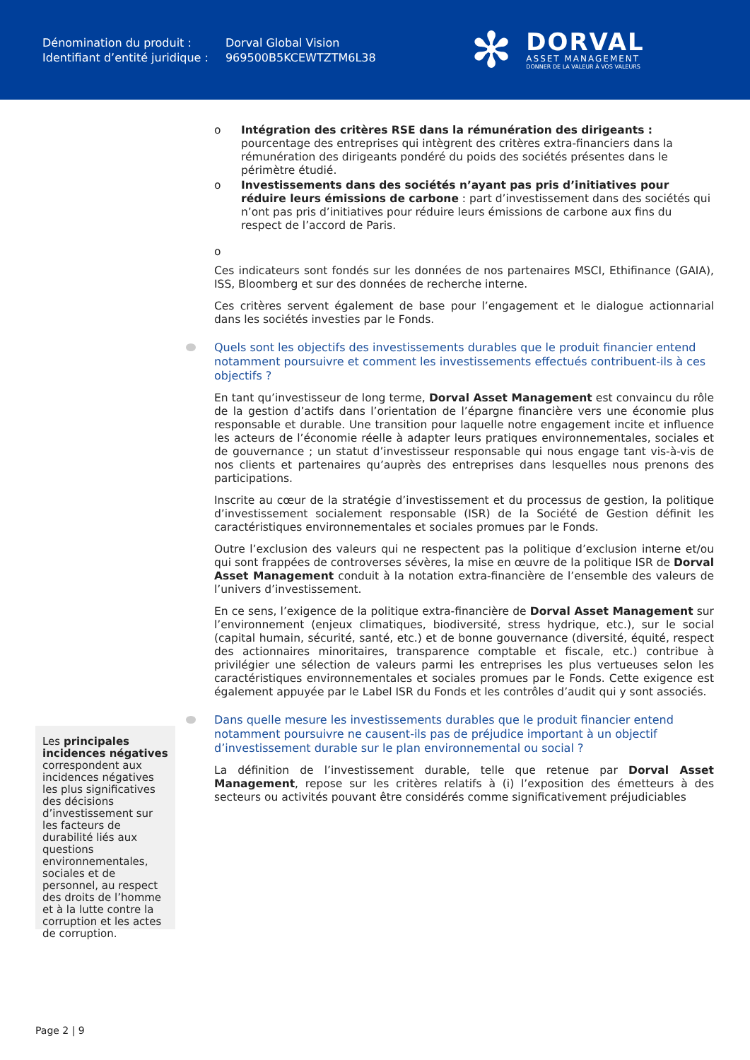| Dénomination du produit : | Dorval Global Vision |
| Identifiant d’entité juridique : | 969500B5KCEWTZTM6L38 |
✻
DORVAL
ASSET MANAGEMENT
DONNER DE LA VALEUR À VOS VALEURS
o Intégration des critères RSE dans la rémunération des dirigeants : pourcentage des entreprises qui intègrent des critères extra-financiers dans la rémunération des dirigeants pondéré du poids des sociétés présentes dans le périmètre étudié.
o Investissements dans des sociétés n’ayant pas pris d’initiatives pour réduire leurs émissions de carbone : part d’investissement dans des sociétés qui n’ont pas pris d’initiatives pour réduire leurs émissions de carbone aux fins du respect de l’accord de Paris.
o
Ces indicateurs sont fondés sur les données de nos partenaires MSCI, Ethifinance (GAIA), ISS, Bloomberg et sur des données de recherche interne.
Ces critères servent également de base pour l’engagement et le dialogue actionnarial dans les sociétés investies par le Fonds.
Quels sont les objectifs des investissements durables que le produit financier entend notamment poursuivre et comment les investissements effectués contribuent-ils à ces objectifs ?
En tant qu’investisseur de long terme, Dorval Asset Management est convaincu du rôle de la gestion d’actifs dans l’orientation de l’épargne financière vers une économie plus responsable et durable. Une transition pour laquelle notre engagement incite et influence les acteurs de l’économie réelle à adapter leurs pratiques environnementales, sociales et de gouvernance ; un statut d’investisseur responsable qui nous engage tant vis-à-vis de nos clients et partenaires qu’auprès des entreprises dans lesquelles nous prenons des participations.
Inscrite au cœur de la stratégie d’investissement et du processus de gestion, la politique d’investissement socialement responsable (ISR) de la Société de Gestion définit les caractéristiques environnementales et sociales promues par le Fonds.
Outre l’exclusion des valeurs qui ne respectent pas la politique d’exclusion interne et/ou qui sont frappées de controverses sévères, la mise en œuvre de la politique ISR de Dorval Asset Management conduit à la notation extra-financière de l’ensemble des valeurs de l’univers d’investissement.
En ce sens, l’exigence de la politique extra-financière de Dorval Asset Management sur l’environnement (enjeux climatiques, biodiversité, stress hydrique, etc.), sur le social (capital humain, sécurité, santé, etc.) et de bonne gouvernance (diversité, équité, respect des actionnaires minoritaires, transparence comptable et fiscale, etc.) contribue à privilégier une sélection de valeurs parmi les entreprises les plus vertueuses selon les caractéristiques environnementales et sociales promues par le Fonds. Cette exigence est également appuyée par le Label ISR du Fonds et les contrôles d’audit qui y sont associés.
Dans quelle mesure les investissements durables que le produit financier entend notamment poursuivre ne causent-ils pas de préjudice important à un objectif d’investissement durable sur le plan environnemental ou social ?
La définition de l’investissement durable, telle que retenue par Dorval Asset Management, repose sur les critères relatifs à (i) l’exposition des émetteurs à des secteurs ou activités pouvant être considérés comme significativement préjudiciables
Les principales incidences négatives correspondent aux incidences négatives les plus significatives des décisions d’investissement sur les facteurs de durabilité liés aux questions environnementales, sociales et de personnel, au respect des droits de l’homme et à la lutte contre la corruption et les actes de corruption.
Page 2 | 9